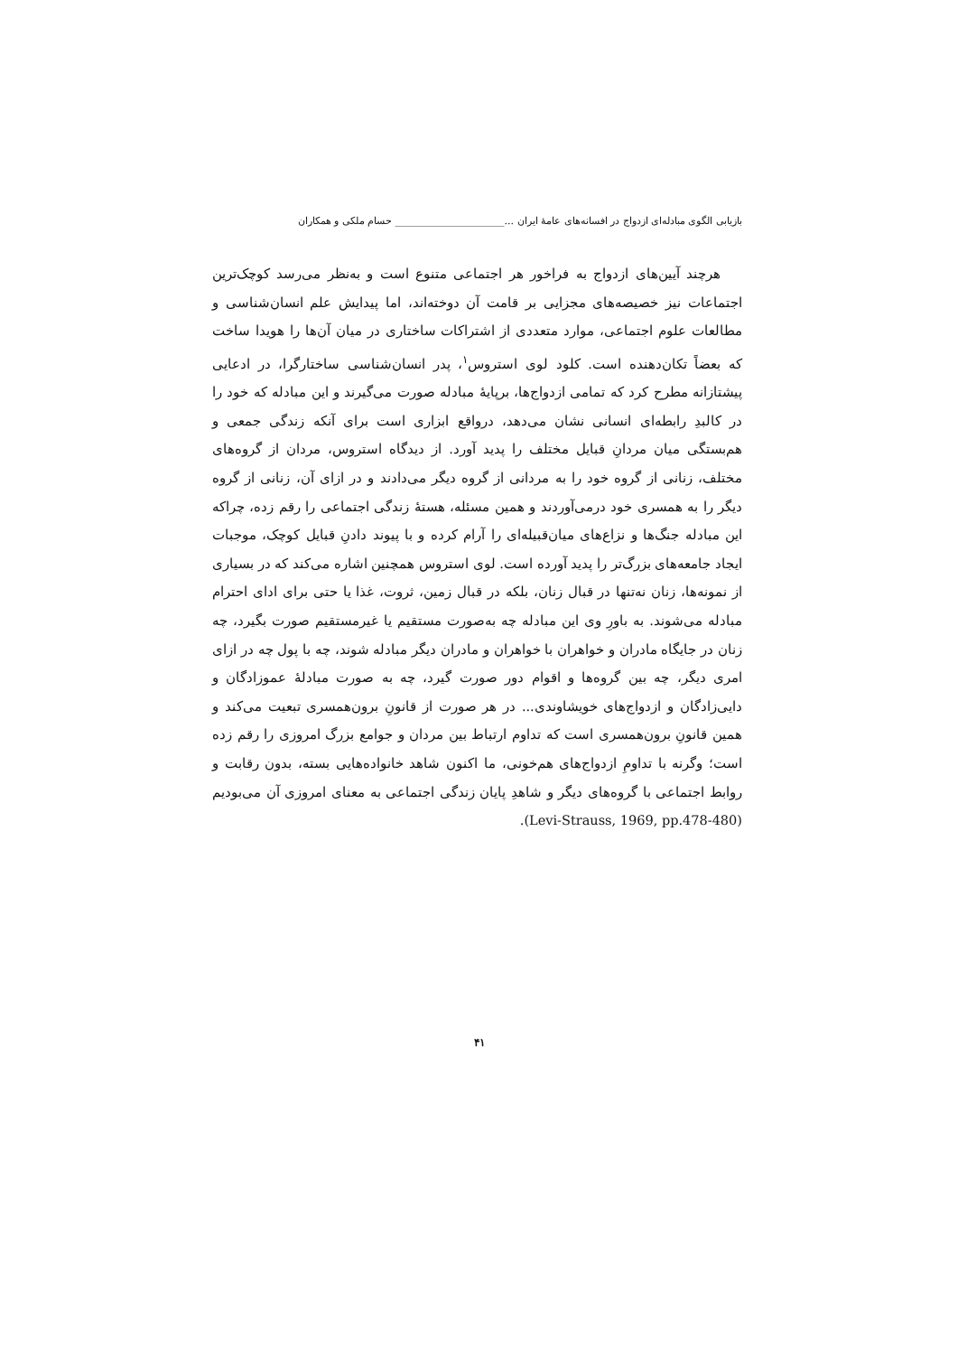بازیابی الگوی مبادله‌ای ازدواج در افسانه‌های عامهٔ ایران ...______________________ حسام ملکی و همکاران
هرچند آیین‌های ازدواج به فراخور هر اجتماعی متنوع است و به‌نظر می‌رسد کوچک‌ترین اجتماعات نیز خصیصه‌های مجزایی بر قامت آن دوخته‌اند، اما پیدایش علم انسان‌شناسی و مطالعات علوم اجتماعی، موارد متعددی از اشتراکات ساختاری در میان آن‌ها را هویدا ساخت که بعضاً تکان‌دهنده است. کلود لوی استروس<sup>۱</sup>، پدر انسان‌شناسی ساختارگرا، در ادعایی پیشتازانه مطرح کرد که تمامی ازدواج‌ها، برپایهٔ مبادله صورت می‌گیرند و این مبادله که خود را در کالبدِ رابطه‌ای انسانی نشان می‌دهد، درواقع ابزاری است برای آنکه زندگی جمعی و هم‌بستگی میان مردانِ قبایل مختلف را پدید آورد. از دیدگاه استروس، مردان از گروه‌های مختلف، زنانی از گروه خود را به مردانی از گروه دیگر می‌دادند و در ازای آن، زنانی از گروه دیگر را به همسری خود درمی‌آوردند و همین مسئله، هستهٔ زندگی اجتماعی را رقم زده، چراکه این مبادله جنگ‌ها و نزاع‌های میان‌قبیله‌ای را آرام کرده و با پیوند دادنِ قبایل کوچک، موجبات ایجاد جامعه‌های بزرگ‌تر را پدید آورده است. لوی استروس همچنین اشاره می‌کند که در بسیاری از نمونه‌ها، زنان نه‌تنها در قبال زنان، بلکه در قبال زمین، ثروت، غذا یا حتی برای ادای احترام مبادله می‌شوند. به باورِ وی این مبادله چه به‌صورت مستقیم یا غیرمستقیم صورت بگیرد، چه زنان در جایگاه مادران و خواهران با خواهران و مادران دیگر مبادله شوند، چه با پول چه در ازای امری دیگر، چه بین گروه‌ها و اقوام دور صورت گیرد، چه به صورت مبادلهٔ عموزادگان و دایی‌زادگان و ازدواج‌های خویشاوندی... در هر صورت از قانونِ برون‌همسری تبعیت می‌کند و همین قانونِ برون‌همسری است که تداوم ارتباط بین مردان و جوامع بزرگ امروزی را رقم زده است؛ وگرنه با تداومِ ازدواج‌های هم‌خونی، ما اکنون شاهد خانواده‌هایی بسته، بدون رقابت و روابط اجتماعی با گروه‌های دیگر و شاهدِ پایان زندگی اجتماعی به معنای امروزی آن می‌بودیم (Levi-Strauss, 1969, pp.478-480).
۴۱